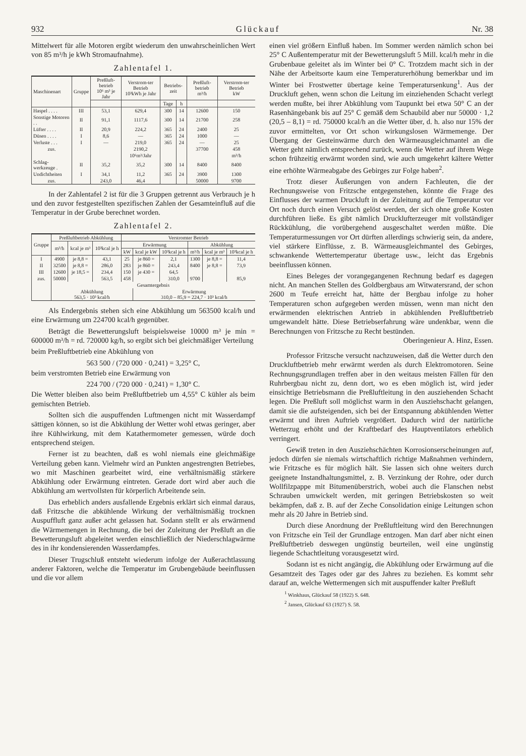932 Glückauf Nr. 38
Mittelwert für alle Motoren ergibt wiederum den unwahrscheinlichen Wert von 85 m³/h je kWh Stromaufnahme).
Zahlentafel 1.
| Maschinenart | Gruppe | Preßluft-betrieb 10⁶ m³ je Jahr | Verstrom-ter Betrieb 10³kWh je Jahr | Betriebs-zeit | | Preßluft-betrieb m³/h | Verstrom-ter Betrieb kW |
| --- | --- | --- | --- | --- | --- | --- | --- |
| | | | | Tage | h | | |
| Haspel . . . . | III | 53,1 | 629,4 | 300 | 14 | 12600 | 150 |
| Sonstige Motoren . . | II | 91,1 | 1117,6 | 300 | 14 | 21700 | 258 |
| Lüfter . . . . | II | 20,9 | 224,2 | 365 | 24 | 2400 | 25 |
| Düsen . . . . | I | 8,6 | — | 365 | 24 | 1000 | — |
| Verluste . . . | I | — | 219,0 | 365 | 24 | — | 25 |
| zus. | | | 2190,2 | | | 37700 | 458 |
| | | | 10⁶m³/Jahr | | | | m³/h |
| Schlag-werkzeuge . | II | 35,2 | 35,2 | 300 | 14 | 8400 | 8400 |
| Undichtheiten | I | 34,1 | 11,2 | 365 | 24 | 3900 | 1300 |
| zus. | | 243,0 | 46,4 | | | 50000 | 9700 |
In der Zahlentafel 2 ist für die 3 Gruppen getrennt aus Verbrauch je h und den zuvor festgestellten spezifischen Zahlen der Gesamteinfluß auf die Temperatur in der Grube berechnet worden.
Zahlentafel 2.
| Gruppe | Preßluftbetrieb Abkühlung | | | Verstromter Betrieb | | | | | |
| --- | --- | --- | --- | --- | --- | --- | --- | --- | --- |
| | m³/h | kcal je m³ | 10³kcal je h | Erwärmung | | | Abkühlung | | |
| | | | | kW | kcal je kW | 10³kcal je h | m³/h | kcal je m³ | 10³kcal je h |
| I | 4900 | je 8,8 = | 43,1 | 25 | je 860 = | 2,1 | 1300 | je 8,8 = | 11,4 |
| II | 32500 | je 8,8 = | 286,0 | 283 | je 860 = | 243,4 | 8400 | je 8,8 = | 73,9 |
| III | 12600 | je 18,5 = | 234,4 | 150 | je 430 = | 64,5 | | | |
| zus. | 50000 | | 563,5 | 458 | | 310,0 | 9700 | | 85,9 |
| | Gesamtergebnis | | | | | | | | |
| | Abkühlung 563,5 · 10³ kcal/h | | | | Erwärmung 310,0 – 85,9 = 224,7 · 10³ kcal/h | | | | |
Als Endergebnis stehen sich eine Abkühlung um 563500 kcal/h und eine Erwärmung um 224700 kcal/h gegenüber.
Beträgt die Bewetterungsluft beispielsweise 10000 m³ je min = 600000 m³/h = rd. 720000 kg/h, so ergibt sich bei gleichmäßiger Verteilung
beim Preßluftbetrieb eine Abkühlung von
563 500 / (720 000 · 0,241) = 3,25° C,
beim verstromten Betrieb eine Erwärmung von
224 700 / (720 000 · 0,241) = 1,30° C.
Die Wetter bleiben also beim Preßluftbetrieb um 4,55° C kühler als beim gemischten Betrieb.
Sollten sich die auspuffenden Luftmengen nicht mit Wasserdampf sättigen können, so ist die Abkühlung der Wetter wohl etwas geringer, aber ihre Kühlwirkung, mit dem Katathermometer gemessen, würde doch entsprechend steigen.
Ferner ist zu beachten, daß es wohl niemals eine gleichmäßige Verteilung geben kann. Vielmehr wird an Punkten angestrengten Betriebes, wo mit Maschinen gearbeitet wird, eine verhältnismäßig stärkere Abkühlung oder Erwärmung eintreten. Gerade dort wird aber auch die Abkühlung am wertvollsten für körperlich Arbeitende sein.
Das erheblich anders ausfallende Ergebnis erklärt sich einmal daraus, daß Fritzsche die abkühlende Wirkung der verhältnismäßig trocknen Auspuffluft ganz außer acht gelassen hat. Sodann stellt er als erwärmend die Wärmemengen in Rechnung, die bei der Zuleitung der Preßluft an die Bewetterungsluft abgeleitet werden einschließlich der Niederschlagwärme des in ihr kondensierenden Wasserdampfes.
Dieser Trugschluß entsteht wiederum infolge der Außerachtlassung anderer Faktoren, welche die Temperatur im Grubengebäude beeinflussen und die vor allem
einen viel größern Einfluß haben. Im Sommer werden nämlich schon bei 25° C Außentemperatur mit der Bewetterungsluft 5 Mill. kcal/h mehr in die Grubenbaue geleitet als im Winter bei 0° C. Trotzdem macht sich in der Nähe der Arbeitsorte kaum eine Temperaturerhöhung bemerkbar und im Winter bei Frostwetter übertage keine Temperatursenkung<sup>1</sup>. Aus der Druckluft gehen, wenn schon die Leitung im einziehenden Schacht verlegt werden mußte, bei ihrer Abkühlung vom Taupunkt bei etwa 50° C an der Rasenhängebank bis auf 25° C gemäß dem Schaubild aber nur 50000 · 1,2 (20,5 – 8,1) = rd. 750000 kcal/h an die Wetter über, d. h. also nur 15% der zuvor ermittelten, vor Ort schon wirkungslosen Wärmemenge. Der Übergang der Gesteinwärme durch den Wärmeausgleichmantel an die Wetter geht nämlich entsprechend zurück, wenn die Wetter auf ihrem Wege schon frühzeitig erwärmt worden sind, wie auch umgekehrt kältere Wetter eine erhöhte Wärmeabgabe des Gebirges zur Folge haben<sup>2</sup>.
Trotz dieser Äußerungen von andern Fachleuten, die der Rechnungsweise von Fritzsche entgegenstehen, könnte die Frage des Einflusses der warmen Druckluft in der Zuleitung auf die Temperatur vor Ort noch durch einen Versuch gelöst werden, der sich ohne große Kosten durchführen ließe. Es gibt nämlich Drucklufterzeuger mit vollständiger Rückkühlung, die vorübergehend ausgeschaltet werden müßte. Die Temperaturmessungen vor Ort dürften allerdings schwierig sein, da andere, viel stärkere Einflüsse, z. B. Wärmeausgleichmantel des Gebirges, schwankende Wettertemperatur übertage usw., leicht das Ergebnis beeinflussen können.
Eines Beleges der vorangegangenen Rechnung bedarf es dagegen nicht. An manchen Stellen des Goldbergbaus am Witwatersrand, der schon 2600 m Teufe erreicht hat, hätte der Bergbau infolge zu hoher Temperaturen schon aufgegeben werden müssen, wenn man nicht den erwärmenden elektrischen Antrieb in abkühlenden Preßluftbetrieb umgewandelt hätte. Diese Betriebserfahrung wäre undenkbar, wenn die Berechnungen von Fritzsche zu Recht bestünden. Oberingenieur A. Hinz, Essen.
Professor Fritzsche versucht nachzuweisen, daß die Wetter durch den Druckluftbetrieb mehr erwärmt werden als durch Elektromotoren. Seine Rechnungsgrundlagen treffen aber in den weitaus meisten Fällen für den Ruhrbergbau nicht zu, denn dort, wo es eben möglich ist, wird jeder einsichtige Betriebsmann die Preßluftleitung in den ausziehenden Schacht legen. Die Preßluft soll möglichst warm in den Ausziehschacht gelangen, damit sie die aufsteigenden, sich bei der Entspannung abkühlenden Wetter erwärmt und ihren Auftrieb vergrößert. Dadurch wird der natürliche Wetterzug erhöht und der Kraftbedarf des Hauptventilators erheblich verringert.
Gewiß treten in den Ausziehschächten Korrosionserscheinungen auf, jedoch dürfen sie niemals wirtschaftlich richtige Maßnahmen verhindern, wie Fritzsche es für möglich hält. Sie lassen sich ohne weiters durch geeignete Instandhaltungsmittel, z. B. Verzinkung der Rohre, oder durch Wollfilzpappe mit Bitumenüberstrich, wobei auch die Flanschen nebst Schrauben umwickelt werden, mit geringen Betriebskosten so weit bekämpfen, daß z. B. auf der Zeche Consolidation einige Leitungen schon mehr als 20 Jahre in Betrieb sind.
Durch diese Anordnung der Preßluftleitung wird den Berechnungen von Fritzsche ein Teil der Grundlage entzogen. Man darf aber nicht einen Preßluftbetrieb deswegen ungünstig beurteilen, weil eine ungünstig liegende Schachtleitung vorausgesetzt wird.
Sodann ist es nicht angängig, die Abkühlung oder Erwärmung auf die Gesamtzeit des Tages oder gar des Jahres zu beziehen. Es kommt sehr darauf an, welche Wettermengen sich mit auspuffender kalter Preßluft
<sup>1</sup> Winkhaus, Glückauf 58 (1922) S. 648.
<sup>2</sup> Jansen, Glückauf 63 (1927) S. 58.